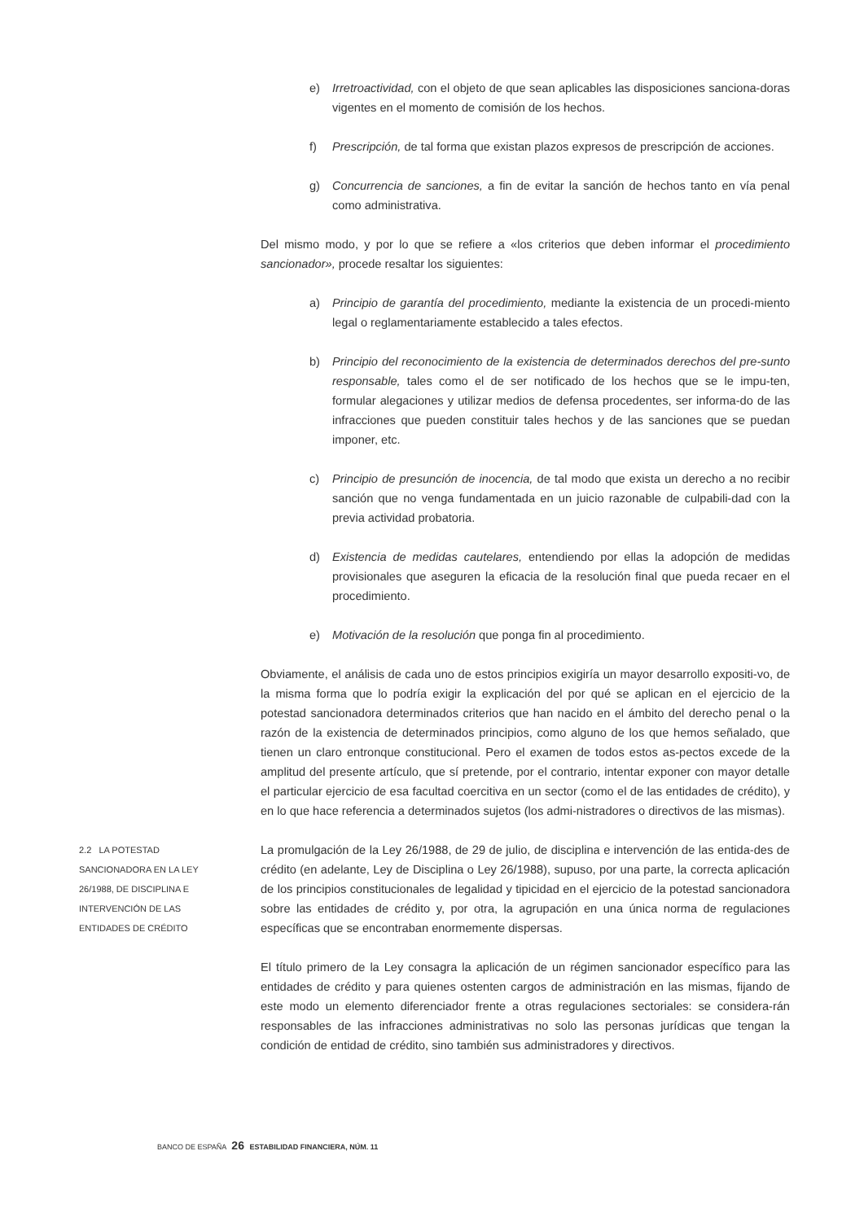e) Irretroactividad, con el objeto de que sean aplicables las disposiciones sanciona-doras vigentes en el momento de comisión de los hechos.
f) Prescripción, de tal forma que existan plazos expresos de prescripción de acciones.
g) Concurrencia de sanciones, a fin de evitar la sanción de hechos tanto en vía penal como administrativa.
Del mismo modo, y por lo que se refiere a «los criterios que deben informar el procedimiento sancionador», procede resaltar los siguientes:
a) Principio de garantía del procedimiento, mediante la existencia de un procedi-miento legal o reglamentariamente establecido a tales efectos.
b) Principio del reconocimiento de la existencia de determinados derechos del pre-sunto responsable, tales como el de ser notificado de los hechos que se le impu-ten, formular alegaciones y utilizar medios de defensa procedentes, ser informa-do de las infracciones que pueden constituir tales hechos y de las sanciones que se puedan imponer, etc.
c) Principio de presunción de inocencia, de tal modo que exista un derecho a no recibir sanción que no venga fundamentada en un juicio razonable de culpabili-dad con la previa actividad probatoria.
d) Existencia de medidas cautelares, entendiendo por ellas la adopción de medidas provisionales que aseguren la eficacia de la resolución final que pueda recaer en el procedimiento.
e) Motivación de la resolución que ponga fin al procedimiento.
Obviamente, el análisis de cada uno de estos principios exigiría un mayor desarrollo expositi-vo, de la misma forma que lo podría exigir la explicación del por qué se aplican en el ejercicio de la potestad sancionadora determinados criterios que han nacido en el ámbito del derecho penal o la razón de la existencia de determinados principios, como alguno de los que hemos señalado, que tienen un claro entronque constitucional. Pero el examen de todos estos as-pectos excede de la amplitud del presente artículo, que sí pretende, por el contrario, intentar exponer con mayor detalle el particular ejercicio de esa facultad coercitiva en un sector (como el de las entidades de crédito), y en lo que hace referencia a determinados sujetos (los admi-nistradores o directivos de las mismas).
2.2 LA POTESTAD SANCIONADORA EN LA LEY 26/1988, DE DISCIPLINA E INTERVENCIÓN DE LAS ENTIDADES DE CRÉDITO
La promulgación de la Ley 26/1988, de 29 de julio, de disciplina e intervención de las entida-des de crédito (en adelante, Ley de Disciplina o Ley 26/1988), supuso, por una parte, la correcta aplicación de los principios constitucionales de legalidad y tipicidad en el ejercicio de la potestad sancionadora sobre las entidades de crédito y, por otra, la agrupación en una única norma de regulaciones específicas que se encontraban enormemente dispersas.
El título primero de la Ley consagra la aplicación de un régimen sancionador específico para las entidades de crédito y para quienes ostenten cargos de administración en las mismas, fijando de este modo un elemento diferenciador frente a otras regulaciones sectoriales: se considera-rán responsables de las infracciones administrativas no solo las personas jurídicas que tengan la condición de entidad de crédito, sino también sus administradores y directivos.
BANCO DE ESPAÑA 26 ESTABILIDAD FINANCIERA, NÚM. 11